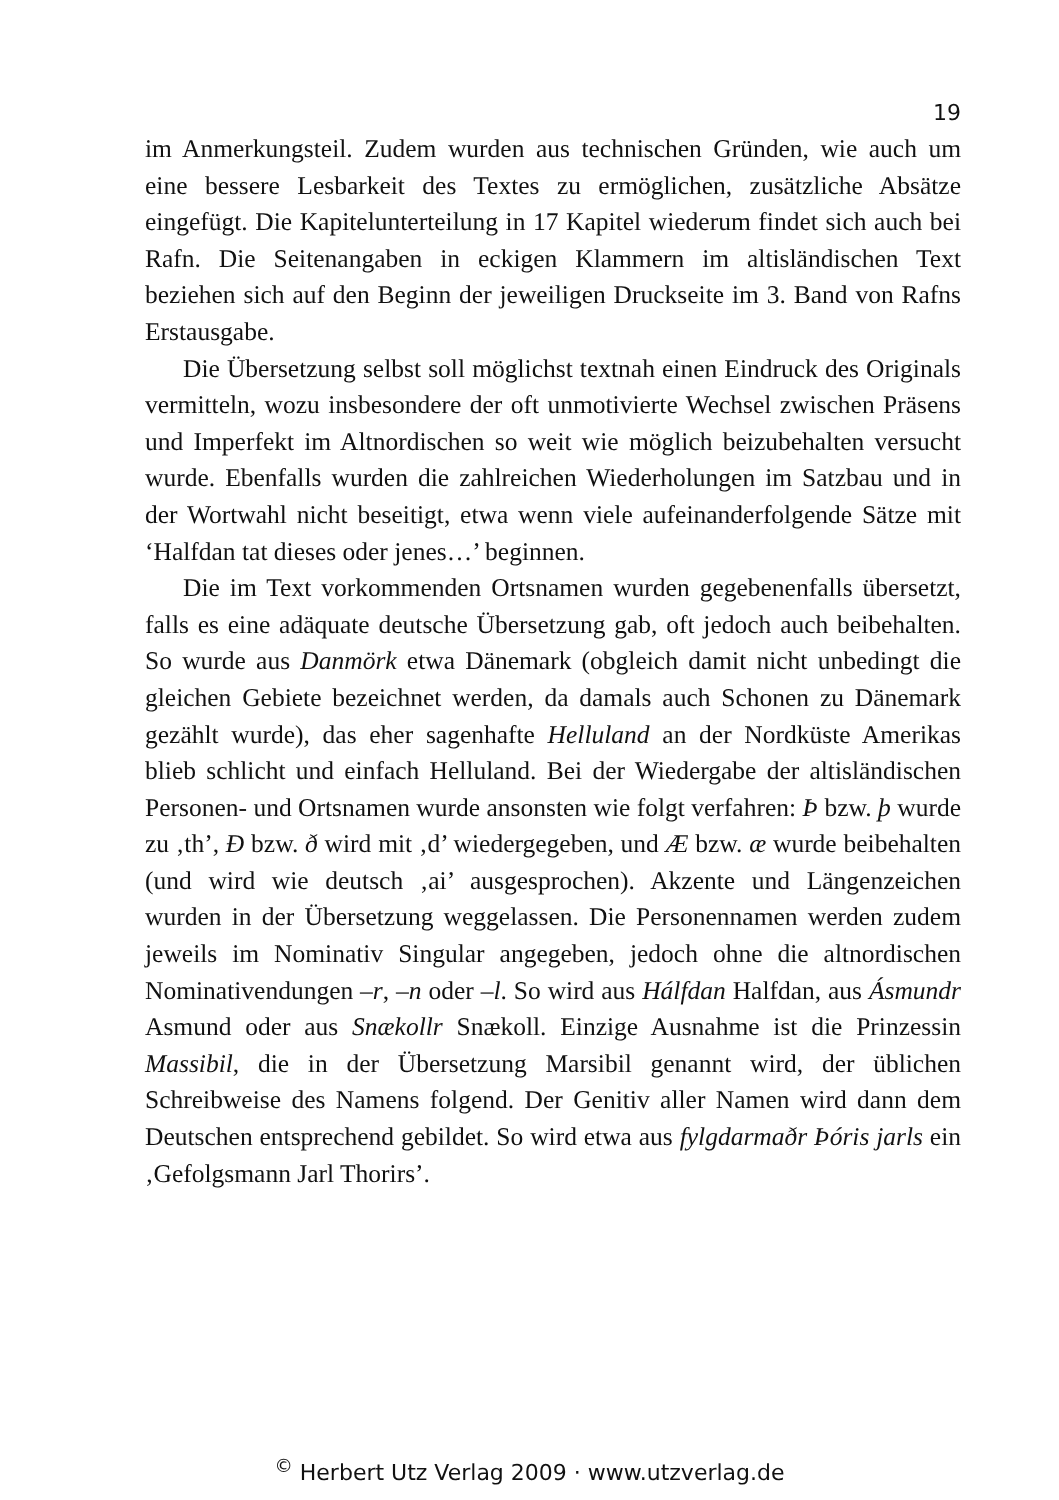19
im Anmerkungsteil. Zudem wurden aus technischen Gründen, wie auch um eine bessere Lesbarkeit des Textes zu ermöglichen, zusätzliche Absätze eingefügt. Die Kapitelunterteilung in 17 Kapitel wiederum findet sich auch bei Rafn. Die Seitenangaben in eckigen Klammern im altisländischen Text beziehen sich auf den Beginn der jeweiligen Druckseite im 3. Band von Rafns Erstausgabe.
Die Übersetzung selbst soll möglichst textnah einen Eindruck des Originals vermitteln, wozu insbesondere der oft unmotivierte Wechsel zwischen Präsens und Imperfekt im Altnordischen so weit wie möglich beizubehalten versucht wurde. Ebenfalls wurden die zahlreichen Wiederholungen im Satzbau und in der Wortwahl nicht beseitigt, etwa wenn viele aufeinanderfolgende Sätze mit ‘Halfdan tat dieses oder jenes…’ beginnen.
Die im Text vorkommenden Ortsnamen wurden gegebenenfalls übersetzt, falls es eine adäquate deutsche Übersetzung gab, oft jedoch auch beibehalten. So wurde aus Danmörk etwa Dänemark (obgleich damit nicht unbedingt die gleichen Gebiete bezeichnet werden, da damals auch Schonen zu Dänemark gezählt wurde), das eher sagenhafte Helluland an der Nordküste Amerikas blieb schlicht und einfach Helluland. Bei der Wiedergabe der altisländischen Personen- und Ortsnamen wurde ansonsten wie folgt verfahren: Þ bzw. þ wurde zu ‚th’, Ð bzw. ð wird mit ‚d’ wiedergegeben, und Æ bzw. æ wurde beibehalten (und wird wie deutsch ‚ai’ ausgesprochen). Akzente und Längenzeichen wurden in der Übersetzung weggelassen. Die Personennamen werden zudem jeweils im Nominativ Singular angegeben, jedoch ohne die altnordischen Nominativendungen –r, –n oder –l. So wird aus Hálfdan Halfdan, aus Ásmundr Asmund oder aus Snækollr Snækoll. Einzige Ausnahme ist die Prinzessin Massibil, die in der Übersetzung Marsibil genannt wird, der üblichen Schreibweise des Namens folgend. Der Genitiv aller Namen wird dann dem Deutschen entsprechend gebildet. So wird etwa aus fylgdarmaðr Þóris jarls ein ‚Gefolgsmann Jarl Thorirs’.
<sup>©</sup> Herbert Utz Verlag 2009 · www.utzverlag.de